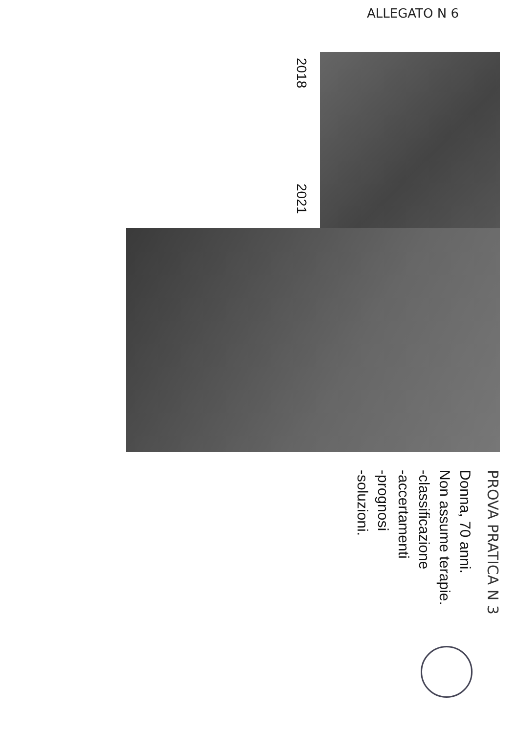ALLEGATO N 6
2018
2021
PROVA PRATICA N 3
Donna, 70 anni.
Non assume terapie.
-classificazione
-accertamenti
-prognosi
-soluzioni.